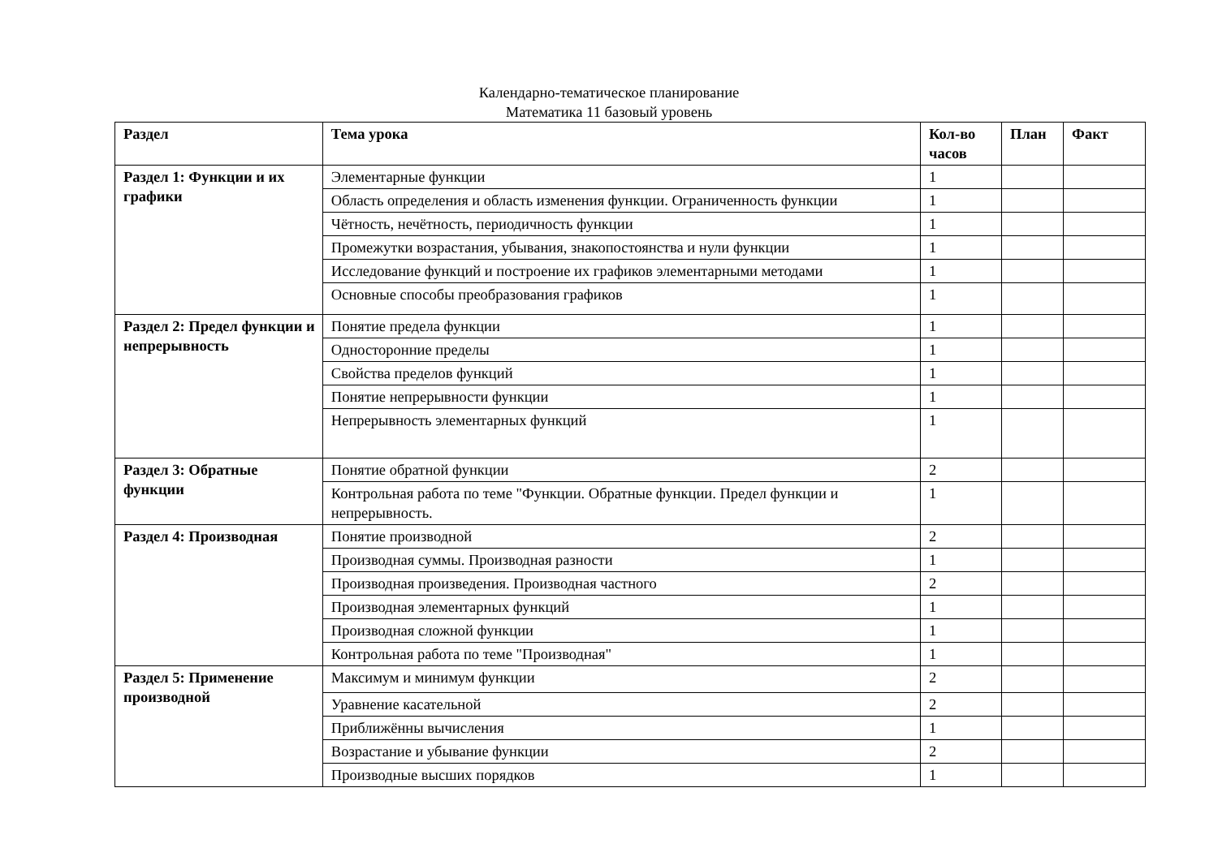Календарно-тематическое планирование
Математика 11 базовый уровень
| Раздел | Тема урока | Кол-во часов | План | Факт |
| --- | --- | --- | --- | --- |
| Раздел 1: Функции и их графики | Элементарные функции | 1 | | |
| | Область определения и область изменения функции. Ограниченность функции | 1 | | |
| | Чётность, нечётность, периодичность функции | 1 | | |
| | Промежутки возрастания, убывания, знакопостоянства и нули функции | 1 | | |
| | Исследование функций и построение их графиков элементарными методами | 1 | | |
| | Основные способы преобразования графиков | 1 | | |
| Раздел 2: Предел функции и непрерывность | Понятие предела функции | 1 | | |
| | Односторонние пределы | 1 | | |
| | Свойства пределов функций | 1 | | |
| | Понятие непрерывности функции | 1 | | |
| | Непрерывность элементарных функций | 1 | | |
| Раздел 3: Обратные функции | Понятие обратной функции | 2 | | |
| | Контрольная работа по теме "Функции. Обратные функции. Предел функции и непрерывность. | 1 | | |
| Раздел 4: Производная | Понятие производной | 2 | | |
| | Производная суммы. Производная разности | 1 | | |
| | Производная произведения. Производная частного | 2 | | |
| | Производная элементарных функций | 1 | | |
| | Производная сложной функции | 1 | | |
| | Контрольная работа по теме "Производная" | 1 | | |
| Раздел 5: Применение производной | Максимум и минимум функции | 2 | | |
| | Уравнение касательной | 2 | | |
| | Приближённы вычисления | 1 | | |
| | Возрастание и убывание функции | 2 | | |
| | Производные высших порядков | 1 | | |